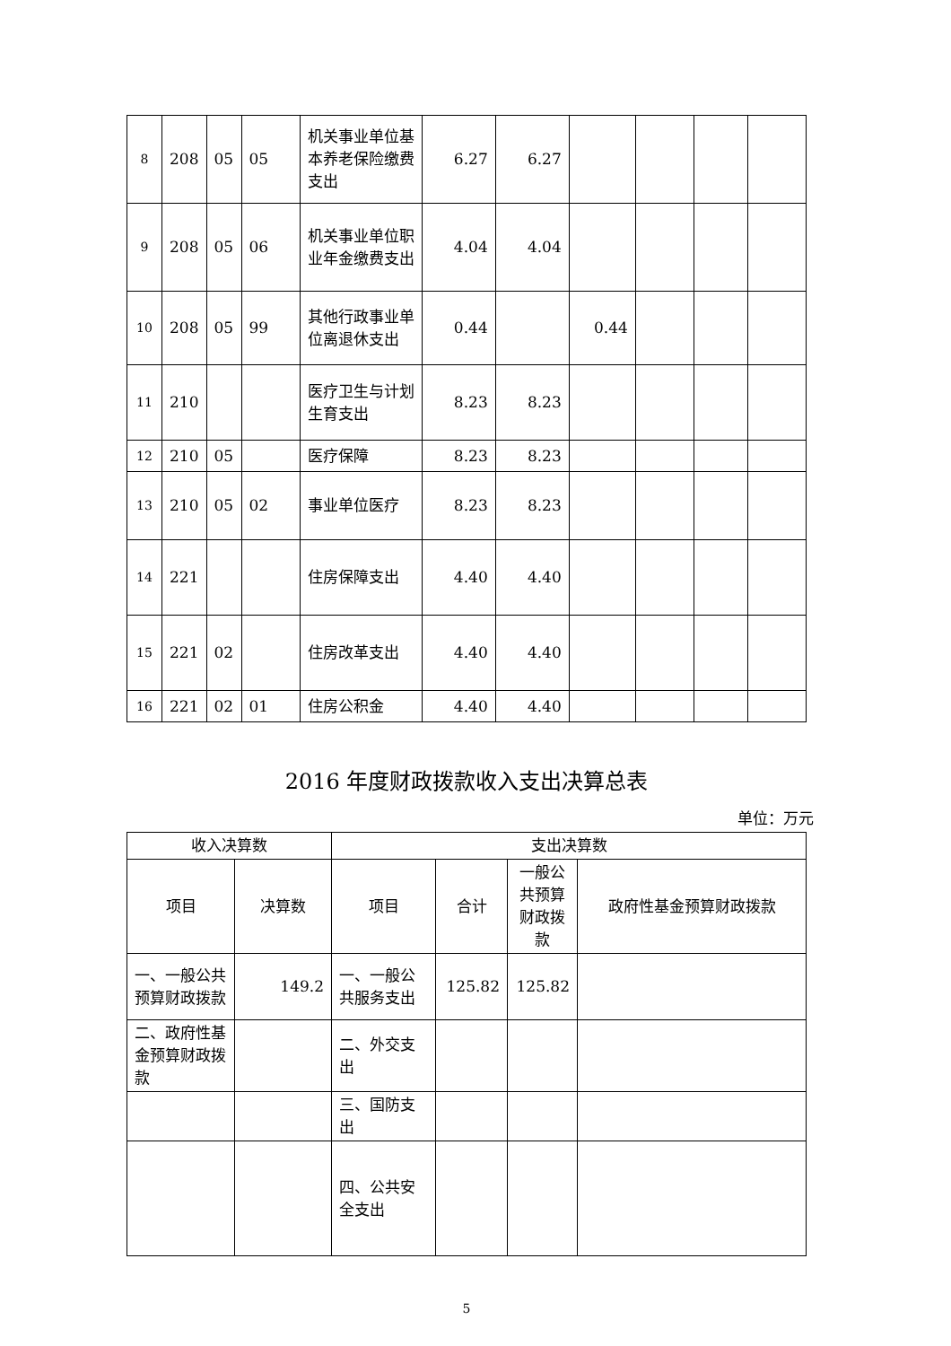| 8 | 208 | 05 | 05 | 机关事业单位基本养老保险缴费支出 | 6.27 | 6.27 | | | | |
| 9 | 208 | 05 | 06 | 机关事业单位职业年金缴费支出 | 4.04 | 4.04 | | | | |
| 10 | 208 | 05 | 99 | 其他行政事业单位离退休支出 | 0.44 | | 0.44 | | | |
| 11 | 210 | | | 医疗卫生与计划生育支出 | 8.23 | 8.23 | | | | |
| 12 | 210 | 05 | | 医疗保障 | 8.23 | 8.23 | | | | |
| 13 | 210 | 05 | 02 | 事业单位医疗 | 8.23 | 8.23 | | | | |
| 14 | 221 | | | 住房保障支出 | 4.40 | 4.40 | | | | |
| 15 | 221 | 02 | | 住房改革支出 | 4.40 | 4.40 | | | | |
| 16 | 221 | 02 | 01 | 住房公积金 | 4.40 | 4.40 | | | | |
2016 年度财政拨款收入支出决算总表
单位：万元
| 收入决算数 | | 支出决算数 | | | |
| --- | --- | --- | --- | --- | --- |
| 项目 | 决算数 | 项目 | 合计 | 一般公共预算财政拨款 | 政府性基金预算财政拨款 |
| 一、一般公共预算财政拨款 | 149.2 | 一、一般公共服务支出 | 125.82 | 125.82 | |
| 二、政府性基金预算财政拨款 | | 二、外交支出 | | | |
| | | 三、国防支出 | | | |
| | | 四、公共安全支出 | | | |
5